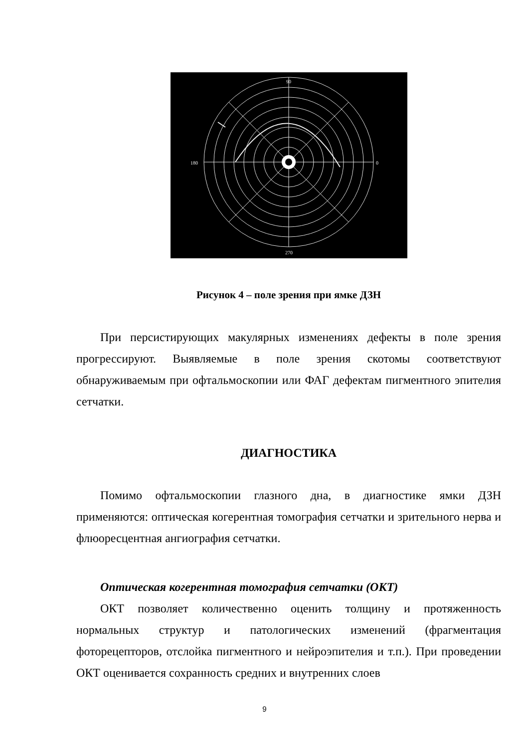90
180
0
270
Рисунок 4 – поле зрения при ямке ДЗН
При персистирующих макулярных изменениях дефекты в поле зрения прогрессируют. Выявляемые в поле зрения скотомы соответствуют обнаруживаемым при офтальмоскопии или ФАГ дефектам пигментного эпителия сетчатки.
ДИАГНОСТИКА
Помимо офтальмоскопии глазного дна, в диагностике ямки ДЗН применяются: оптическая когерентная томография сетчатки и зрительного нерва и флюоресцентная ангиография сетчатки.
Оптическая когерентная томография сетчатки (ОКТ)
ОКТ позволяет количественно оценить толщину и протяженность нормальных структур и патологических изменений (фрагментация фоторецепторов, отслойка пигментного и нейроэпителия и т.п.). При проведении ОКТ оценивается сохранность средних и внутренних слоев
9